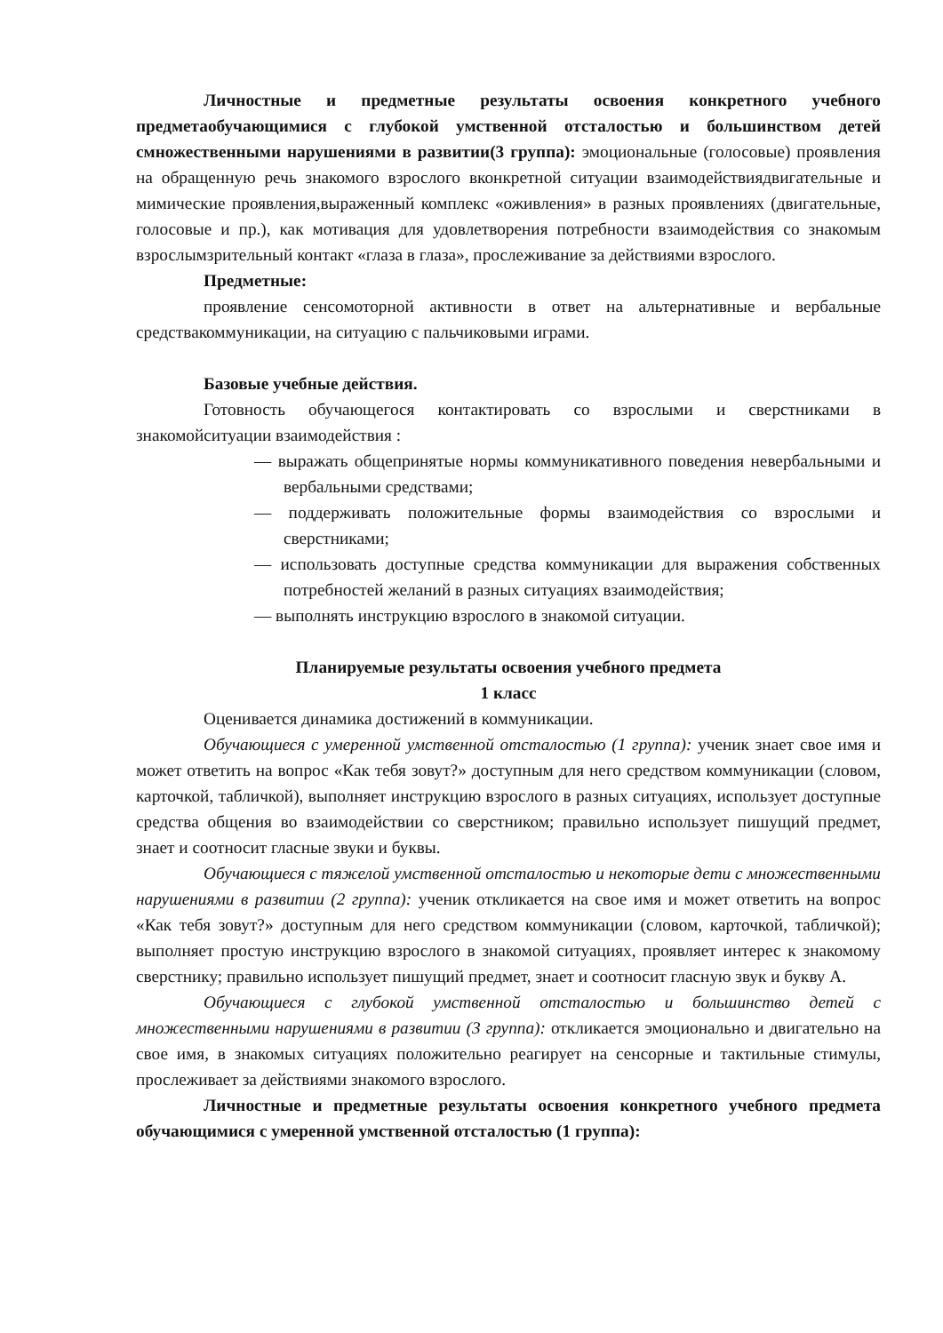Личностные и предметные результаты освоения конкретного учебного предметаобучающимися с глубокой умственной отсталостью и большинством детей смножественными нарушениями в развитии(3 группа): эмоциональные (голосовые) проявления на обращенную речь знакомого взрослого вконкретной ситуации взаимодействиядвигательные и мимические проявления,выраженный комплекс «оживления» в разных проявлениях (двигательные, голосовые и пр.), как мотивация для удовлетворения потребности взаимодействия со знакомым взрослымзрительный контакт «глаза в глаза», прослеживание за действиями взрослого.
Предметные:
проявление сенсомоторной активности в ответ на альтернативные и вербальные средствакоммуникации, на ситуацию с пальчиковыми играми.
Базовые учебные действия.
Готовность обучающегося контактировать со взрослыми и сверстниками в знакомойситуации взаимодействия :
— выражать общепринятые нормы коммуникативного поведения невербальными и вербальными средствами;
— поддерживать положительные формы взаимодействия со взрослыми и сверстниками;
— использовать доступные средства коммуникации для выражения собственных потребностей желаний в разных ситуациях взаимодействия;
— выполнять инструкцию взрослого в знакомой ситуации.
Планируемые результаты освоения учебного предмета
1 класс
Оценивается динамика достижений в коммуникации.
Обучающиеся с умеренной умственной отсталостью (1 группа): ученик знает свое имя и может ответить на вопрос «Как тебя зовут?» доступным для него средством коммуникации (словом, карточкой, табличкой), выполняет инструкцию взрослого в разных ситуациях, использует доступные средства общения во взаимодействии со сверстником; правильно использует пишущий предмет, знает и соотносит гласные звуки и буквы.
Обучающиеся с тяжелой умственной отсталостью и некоторые дети с множественными нарушениями в развитии (2 группа): ученик откликается на свое имя и может ответить на вопрос «Как тебя зовут?» доступным для него средством коммуникации (словом, карточкой, табличкой); выполняет простую инструкцию взрослого в знакомой ситуациях, проявляет интерес к знакомому сверстнику; правильно использует пишущий предмет, знает и соотносит гласную звук и букву А.
Обучающиеся с глубокой умственной отсталостью и большинство детей с множественными нарушениями в развитии (3 группа): откликается эмоционально и двигательно на свое имя, в знакомых ситуациях положительно реагирует на сенсорные и тактильные стимулы, прослеживает за действиями знакомого взрослого.
Личностные и предметные результаты освоения конкретного учебного предмета обучающимися с умеренной умственной отсталостью (1 группа):